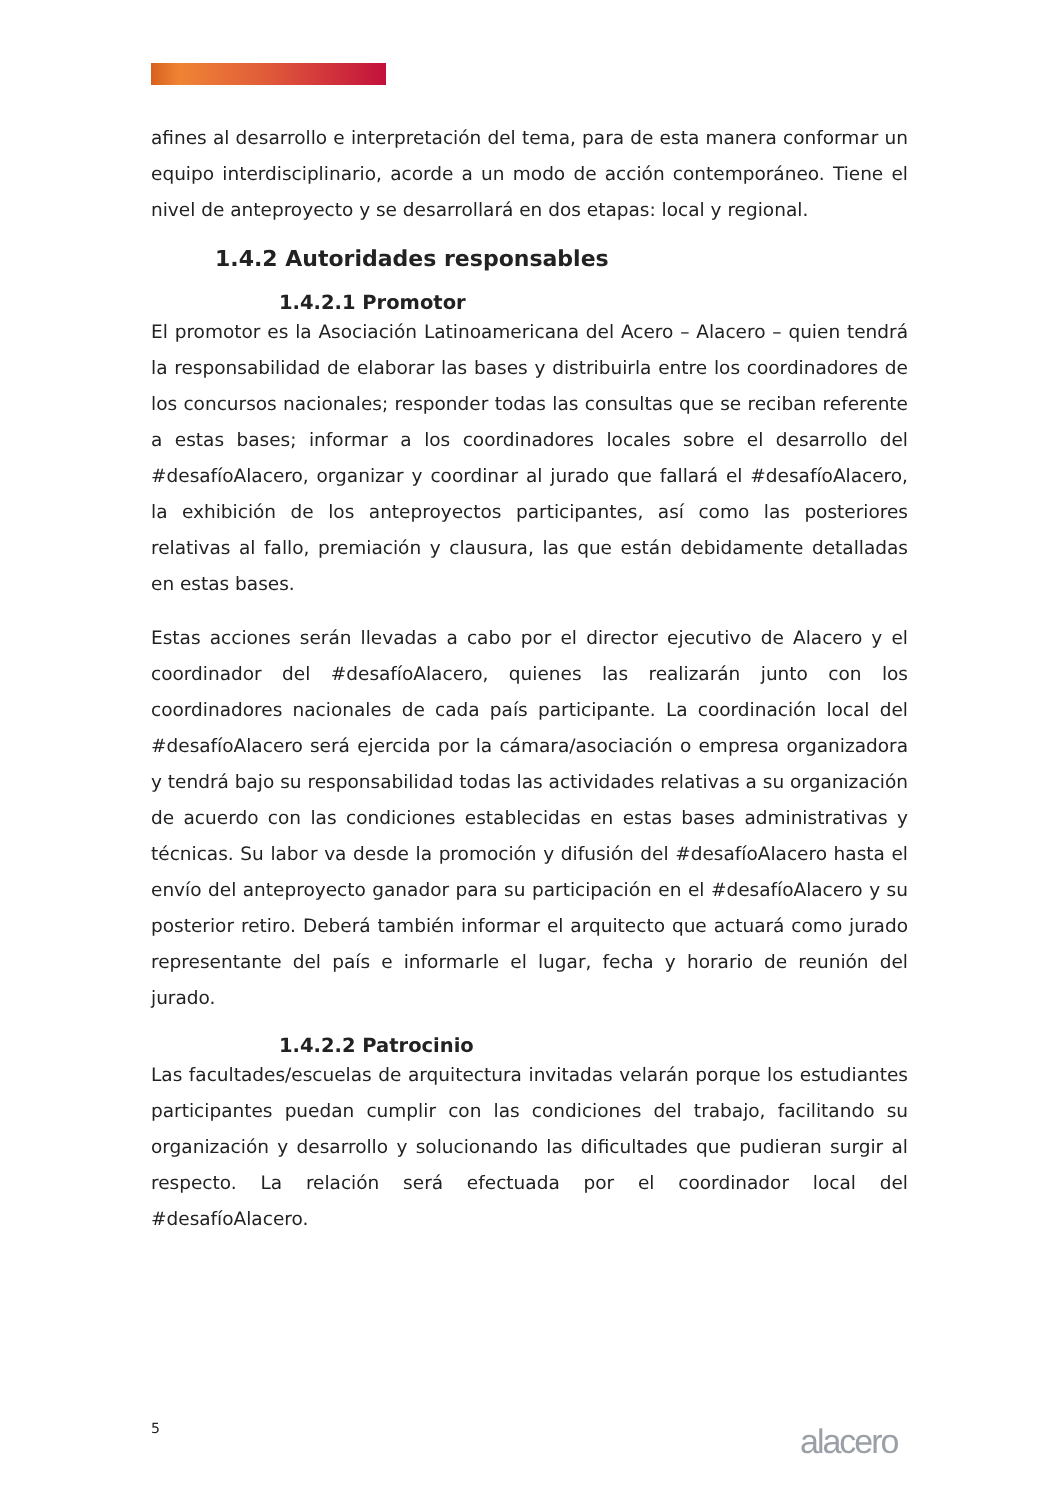afines al desarrollo e interpretación del tema, para de esta manera conformar un equipo interdisciplinario, acorde a un modo de acción contemporáneo. Tiene el nivel de anteproyecto y se desarrollará en dos etapas: local y regional.
1.4.2 Autoridades responsables
1.4.2.1 Promotor
El promotor es la Asociación Latinoamericana del Acero – Alacero – quien tendrá la responsabilidad de elaborar las bases y distribuirla entre los coordinadores de los concursos nacionales; responder todas las consultas que se reciban referente a estas bases; informar a los coordinadores locales sobre el desarrollo del #desafíoAlacero, organizar y coordinar al jurado que fallará el #desafíoAlacero, la exhibición de los anteproyectos participantes, así como las posteriores relativas al fallo, premiación y clausura, las que están debidamente detalladas en estas bases.
Estas acciones serán llevadas a cabo por el director ejecutivo de Alacero y el coordinador del #desafíoAlacero, quienes las realizarán junto con los coordinadores nacionales de cada país participante. La coordinación local del #desafíoAlacero será ejercida por la cámara/asociación o empresa organizadora y tendrá bajo su responsabilidad todas las actividades relativas a su organización de acuerdo con las condiciones establecidas en estas bases administrativas y técnicas. Su labor va desde la promoción y difusión del #desafíoAlacero hasta el envío del anteproyecto ganador para su participación en el #desafíoAlacero y su posterior retiro. Deberá también informar el arquitecto que actuará como jurado representante del país e informarle el lugar, fecha y horario de reunión del jurado.
1.4.2.2 Patrocinio
Las facultades/escuelas de arquitectura invitadas velarán porque los estudiantes participantes puedan cumplir con las condiciones del trabajo, facilitando su organización y desarrollo y solucionando las dificultades que pudieran surgir al respecto. La relación será efectuada por el coordinador local del #desafíoAlacero.
5 alacero